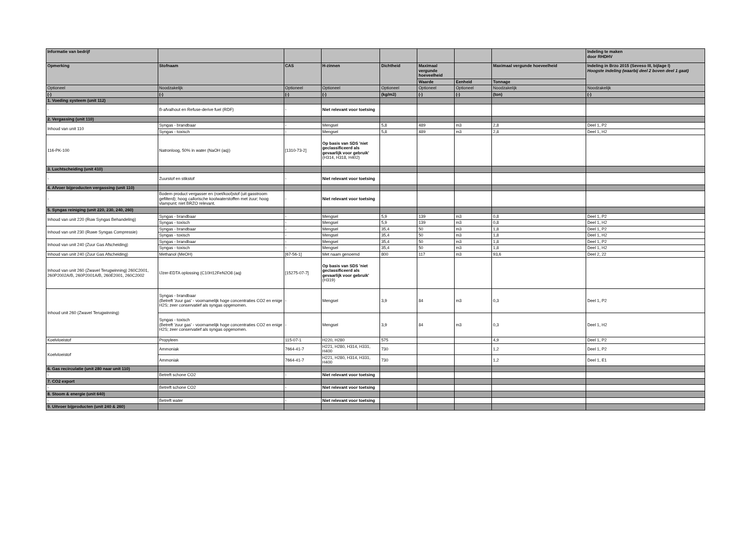| Informatie van bedrijf | | | | | | | | Indeling te maken door RHDHV |
| --- | --- | --- | --- | --- | --- | --- | --- | --- |
| Opmerking | Stofnaam | CAS | H-zinnen | Dichtheid | Maximaal vergunde hoeveelheid | | Maximaal vergunde hoeveelheid | Indeling in Brzo 2015 (Seveso III, bijlage I) Hoogste indeling (waarbij deel 2 boven deel 1 gaat) |
| | | | | | Waarde | Eenheid | Tonnage | |
| Optioneel | Noodzakelijk | Optioneel | Optioneel | Optioneel | Optioneel | Optioneel | Noodzakelijk | Noodzakelijk |
| (-) | (-) | (-) | (-) | (kg/m3) | (-) | (-) | (ton) | (-) |
| 1. Voeding systeem (unit 112) | | | | | | | | |
| - | B-afvalhout en Refuse-derive fuel (RDF) | - | Niet relevant voor toetsing | | | | | |
| 2. Vergassing (unit 110) | | | | | | | | |
| Inhoud van unit 110 | Syngas - brandbaar | - | Mengsel | 5,8 | 489 | m3 | 2,8 | Deel 1, P2 |
| | Syngas - toxisch | - | Mengsel | 5,8 | 489 | m3 | 2,8 | Deel 1, H2 |
| 116-PK-100 | Natronloog, 50% in water (NaOH (aq)) | [1310-73-2] | Op basis van SDS 'niet geclassificeerd als gevaarlijk voor gebruik' (H314, H318, H402) | | | | | |
| 3. Luchtscheiding (unit 410) | | | | | | | | |
| - | Zuurstof en stikstof | - | Niet relevant voor toetsing | | | | | |
| 4. Afvoer bijproducten vergassing (unit 110) | | | | | | | | |
| - | Bodem product vergasser en (roet/kool)stof (uit gasstroom gefilterd); hoog callorische koolwaterstoffen met zuur; hoog vlampunt; niet BRZO relevant. | - | Niet relevant voor toetsing | | | | | |
| 5. Syngas reiniging (unit 220, 230, 240, 260) | | | | | | | | |
| Inhoud van unit 220 (Ruw Syngas Behandeling) | Syngas - brandbaar | - | Mengsel | 5,9 | 139 | m3 | 0,8 | Deel 1, P2 |
| | Syngas - toxisch | - | Mengsel | 5,9 | 139 | m3 | 0,8 | Deel 1, H2 |
| Inhoud van unit 230 (Ruwe Syngas Compressie) | Syngas - brandbaar | - | Mengsel | 35,4 | 50 | m3 | 1,8 | Deel 1, P2 |
| | Syngas - toxisch | - | Mengsel | 35,4 | 50 | m3 | 1,8 | Deel 1, H2 |
| Inhoud van unit 240 (Zuur Gas Afscheiding) | Syngas - brandbaar | - | Mengsel | 35,4 | 50 | m3 | 1,8 | Deel 1, P2 |
| | Syngas - toxisch | - | Mengsel | 35,4 | 50 | m3 | 1,8 | Deel 1, H2 |
| Inhoud van unit 240 (Zuur Gas Afscheiding) | Methanol (MeOH) | [67-56-1] | Met naam genoemd | 800 | 117 | m3 | 93,6 | Deel 2, 22 |
| Inhoud van unit 260 (Zwavel Terugwinning) 260C2001, 260P2002A/B, 260P2001A/B, 260E2001, 260C2002 | IJzer-EDTA oplossing (C10H12FeN2O8 (aq) | [15275-07-7] | Op basis van SDS 'niet geclassificeerd als gevaarlijk voor gebruik' (H319) | | | | | |
| Inhoud unit 260 (Zwavel Terugwinning) | Syngas - brandbaar (Betreft 'zuur gas' - voornamelijk hoge concentraties CO2 en enige H2S; zeer conservatief als syngas opgenomen. | - | Mengsel | 3,9 | 84 | m3 | 0,3 | Deel 1, P2 |
| | Syngas - toxisch (Betreft 'zuur gas' - voornamelijk hoge concentraties CO2 en enige H2S; zeer conservatief als syngas opgenomen. | - | Mengsel | 3,9 | 84 | m3 | 0,3 | Deel 1, H2 |
| Koelvloeistof | Propyleen | 115-07-1 | H220, H280 | 575 | | | 4,9 | Deel 1, P2 |
| Koelvloeistof | Ammoniak | 7664-41-7 | H221, H280, H314, H331, H400 | 730 | | | 1,2 | Deel 1, P2 |
| | Ammoniak | 7664-41-7 | H221, H280, H314, H331, H400 | 730 | | | 1,2 | Deel 1, E1 |
| 6. Gas recirculatie (unit 280 naar unit 110) | | | | | | | | |
| - | Betreft schone CO2 | - | Niet relevant voor toetsing | | | | | |
| 7. CO2 export | | | | | | | | |
| - | Betreft schone CO2 | - | Niet relevant voor toetsing | | | | | |
| 8. Stoom & energie (unit 640) | | | | | | | | |
| - | Betreft water | - | Niet relevant voor toetsing | | | | | |
| 9. Uitvoer bijproducten (unit 240 & 260) | | | | | | | | |